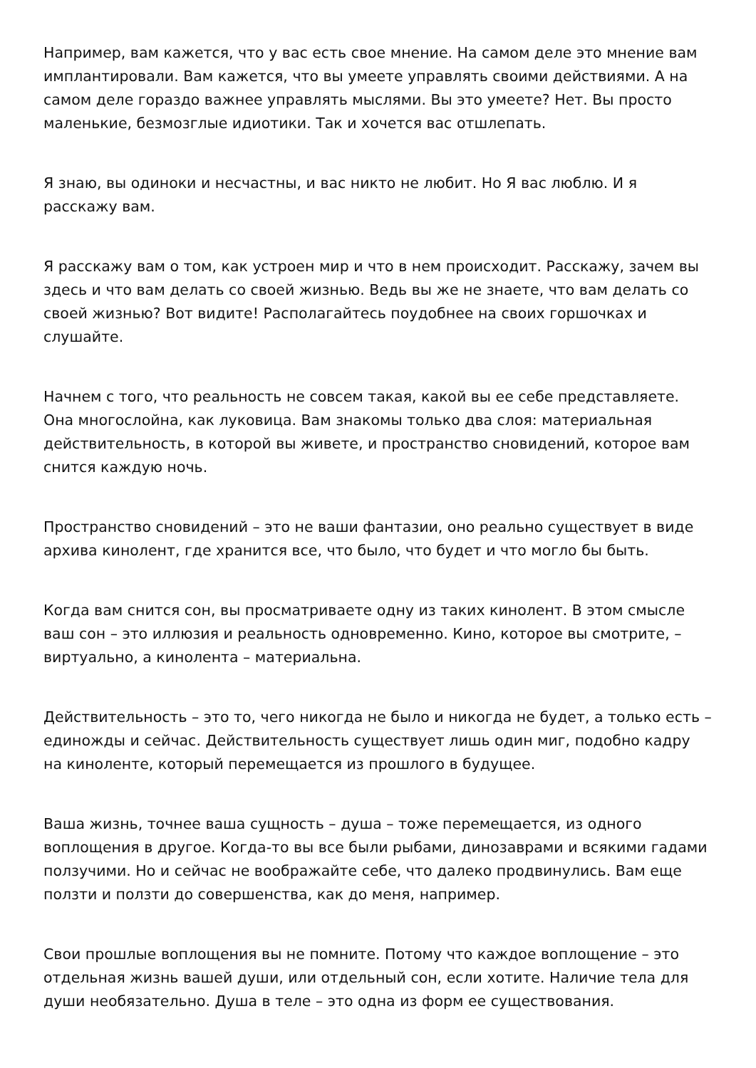Например, вам кажется, что у вас есть свое мнение. На самом деле это мнение вам имплантировали. Вам кажется, что вы умеете управлять своими действиями. А на самом деле гораздо важнее управлять мыслями. Вы это умеете? Нет. Вы просто маленькие, безмозглые идиотики. Так и хочется вас отшлепать.
Я знаю, вы одиноки и несчастны, и вас никто не любит. Но Я вас люблю. И я расскажу вам.
Я расскажу вам о том, как устроен мир и что в нем происходит. Расскажу, зачем вы здесь и что вам делать со своей жизнью. Ведь вы же не знаете, что вам делать со своей жизнью? Вот видите! Располагайтесь поудобнее на своих горшочках и слушайте.
Начнем с того, что реальность не совсем такая, какой вы ее себе представляете. Она многослойна, как луковица. Вам знакомы только два слоя: материальная действительность, в которой вы живете, и пространство сновидений, которое вам снится каждую ночь.
Пространство сновидений – это не ваши фантазии, оно реально существует в виде архива кинолент, где хранится все, что было, что будет и что могло бы быть.
Когда вам снится сон, вы просматриваете одну из таких кинолент. В этом смысле ваш сон – это иллюзия и реальность одновременно. Кино, которое вы смотрите, – виртуально, а кинолента – материальна.
Действительность – это то, чего никогда не было и никогда не будет, а только есть – единожды и сейчас. Действительность существует лишь один миг, подобно кадру на киноленте, который перемещается из прошлого в будущее.
Ваша жизнь, точнее ваша сущность – душа – тоже перемещается, из одного воплощения в другое. Когда-то вы все были рыбами, динозаврами и всякими гадами ползучими. Но и сейчас не воображайте себе, что далеко продвинулись. Вам еще ползти и ползти до совершенства, как до меня, например.
Свои прошлые воплощения вы не помните. Потому что каждое воплощение – это отдельная жизнь вашей души, или отдельный сон, если хотите. Наличие тела для души необязательно. Душа в теле – это одна из форм ее существования.